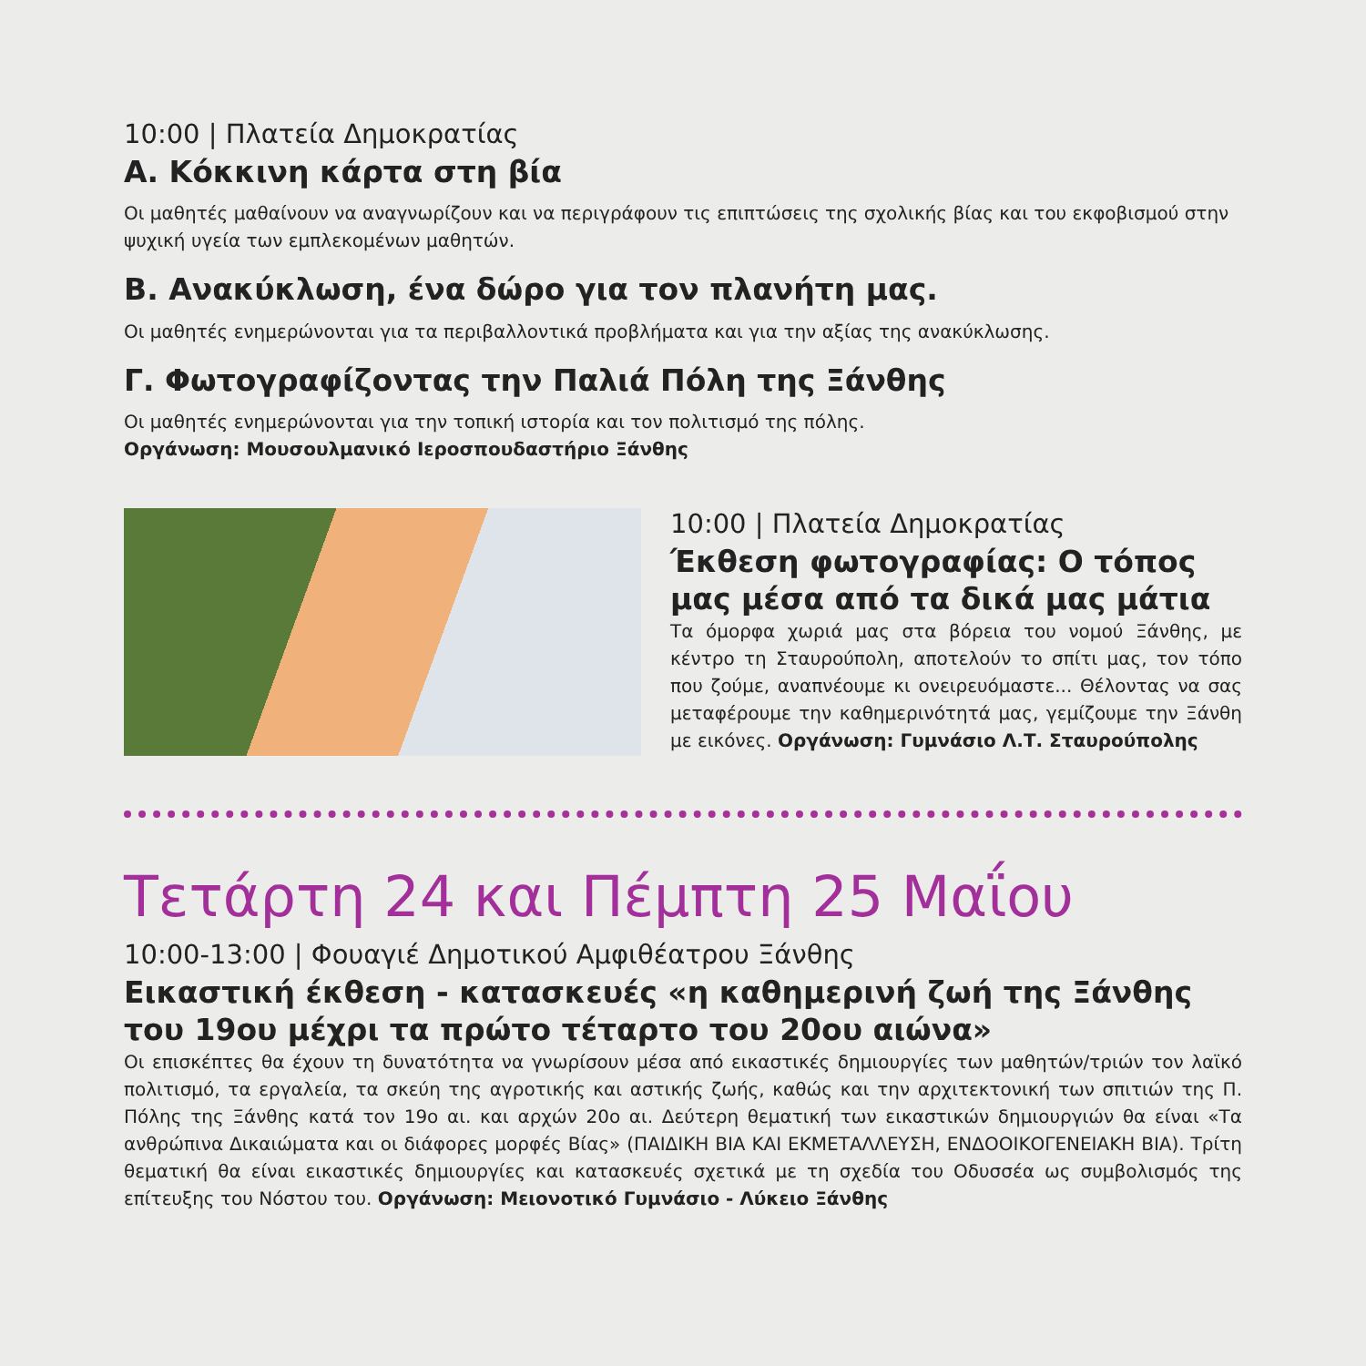10:00 | Πλατεία Δημοκρατίας
Α. Κόκκινη κάρτα στη βία
Οι μαθητές μαθαίνουν να αναγνωρίζουν και να περιγράφουν τις επιπτώσεις της σχολικής βίας και του εκφοβισμού στην ψυχική υγεία των εμπλεκομένων μαθητών.
Β. Ανακύκλωση, ένα δώρο για τον πλανήτη μας.
Οι μαθητές ενημερώνονται για τα περιβαλλοντικά προβλήματα και για την αξίας της ανακύκλωσης.
Γ. Φωτογραφίζοντας την Παλιά Πόλη της Ξάνθης
Οι μαθητές ενημερώνονται για την τοπική ιστορία και τον πολιτισμό της πόλης.
Οργάνωση: Μουσουλμανικό Ιεροσπουδαστήριο Ξάνθης
10:00 | Πλατεία Δημοκρατίας
Έκθεση φωτογραφίας: Ο τόπος μας μέσα από τα δικά μας μάτια
Τα όμορφα χωριά μας στα βόρεια του νομού Ξάνθης, με κέντρο τη Σταυρούπολη, αποτελούν το σπίτι μας, τον τόπο που ζούμε, αναπνέουμε κι ονειρευόμαστε... Θέλοντας να σας μεταφέρουμε την καθημερινότητά μας, γεμίζουμε την Ξάνθη με εικόνες. Οργάνωση: Γυμνάσιο Λ.Τ. Σταυρούπολης
Τετάρτη 24 και Πέμπτη 25 Μαΐου
10:00-13:00 | Φουαγιέ Δημοτικού Αμφιθέατρου Ξάνθης
Εικαστική έκθεση - κατασκευές «η καθημερινή ζωή της Ξάνθης του 19ου μέχρι τα πρώτο τέταρτο του 20ου αιώνα»
Οι επισκέπτες θα έχουν τη δυνατότητα να γνωρίσουν μέσα από εικαστικές δημιουργίες των μαθητών/τριών τον λαϊκό πολιτισμό, τα εργαλεία, τα σκεύη της αγροτικής και αστικής ζωής, καθώς και την αρχιτεκτονική των σπιτιών της Π. Πόλης της Ξάνθης κατά τον 19ο αι. και αρχών 20ο αι. Δεύτερη θεματική των εικαστικών δημιουργιών θα είναι «Τα ανθρώπινα Δικαιώματα και οι διάφορες μορφές Βίας» (ΠΑΙΔΙΚΗ ΒΙΑ ΚΑΙ ΕΚΜΕΤΑΛΛΕΥΣΗ, ΕΝΔΟΟΙΚΟΓΕΝΕΙΑΚΗ ΒΙΑ). Τρίτη θεματική θα είναι εικαστικές δημιουργίες και κατασκευές σχετικά με τη σχεδία του Οδυσσέα ως συμβολισμός της επίτευξης του Νόστου του. Οργάνωση: Μειονοτικό Γυμνάσιο - Λύκειο Ξάνθης